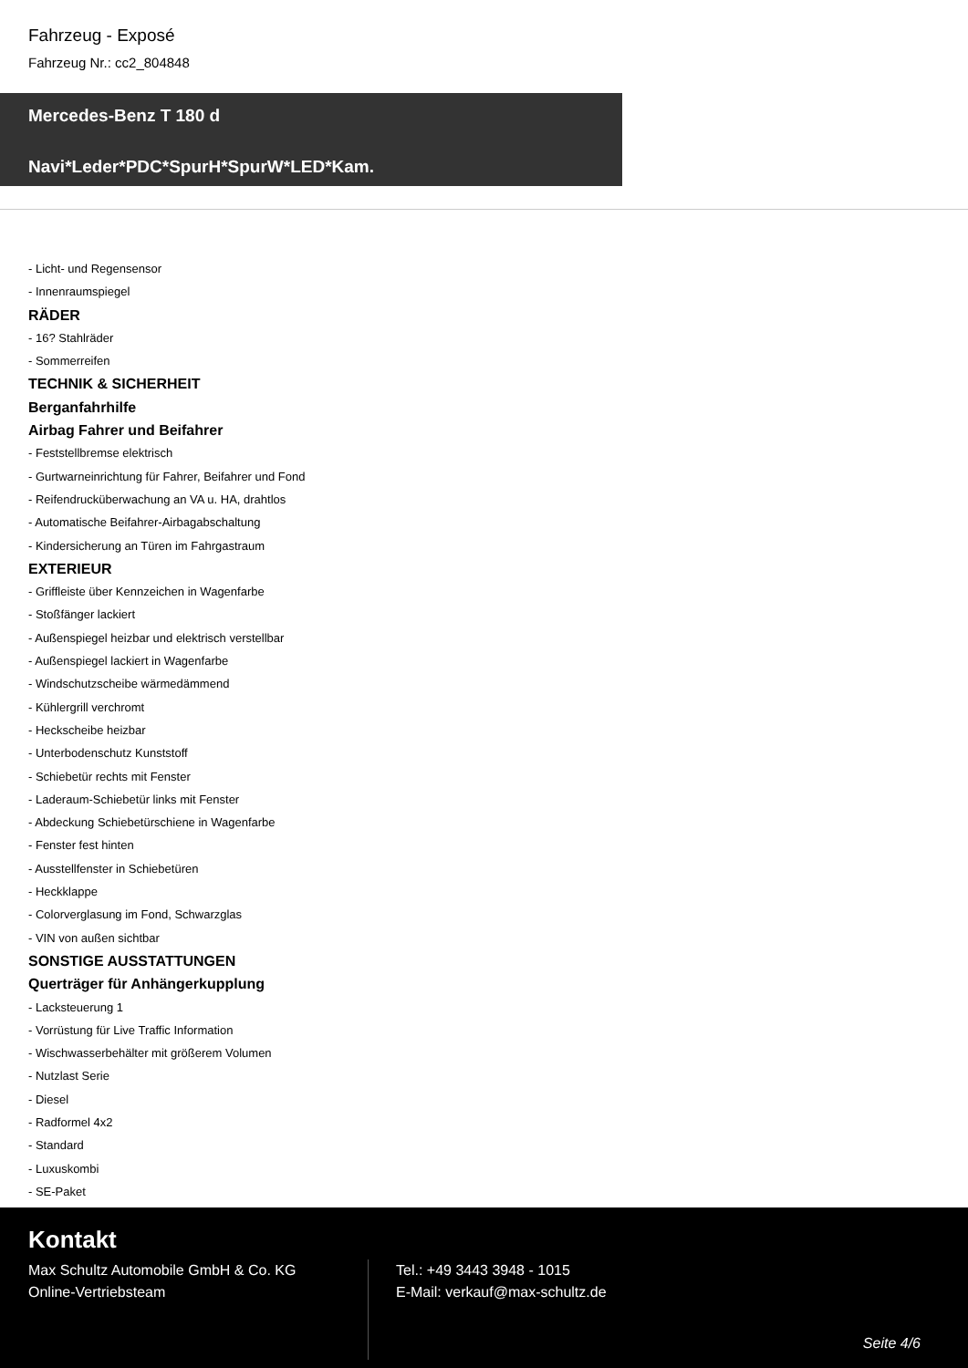Fahrzeug - Exposé
Fahrzeug Nr.: cc2_804848
Mercedes-Benz T 180 d
Navi*Leder*PDC*SpurH*SpurW*LED*Kam.
- Licht- und Regensensor
- Innenraumspiegel
RÄDER
- 16? Stahlräder
- Sommerreifen
TECHNIK & SICHERHEIT
Berganfahrhilfe
Airbag Fahrer und Beifahrer
- Feststellbremse elektrisch
- Gurtwarneinrichtung für Fahrer, Beifahrer und Fond
- Reifendrucküberwachung an VA u. HA, drahtlos
- Automatische Beifahrer-Airbagabschaltung
- Kindersicherung an Türen im Fahrgastraum
EXTERIEUR
- Griffleiste über Kennzeichen in Wagenfarbe
- Stoßfänger lackiert
- Außenspiegel heizbar und elektrisch verstellbar
- Außenspiegel lackiert in Wagenfarbe
- Windschutzscheibe wärmedämmend
- Kühlergrill verchromt
- Heckscheibe heizbar
- Unterbodenschutz Kunststoff
- Schiebetür rechts mit Fenster
- Laderaum-Schiebetür links mit Fenster
- Abdeckung Schiebetürschiene in Wagenfarbe
- Fenster fest hinten
- Ausstellfenster in Schiebetüren
- Heckklappe
- Colorverglasung im Fond, Schwarzglas
- VIN von außen sichtbar
SONSTIGE AUSSTATTUNGEN
Querträger für Anhängerkupplung
- Lacksteuerung 1
- Vorrüstung für Live Traffic Information
- Wischwasserbehälter mit größerem Volumen
- Nutzlast Serie
- Diesel
- Radformel 4x2
- Standard
- Luxuskombi
- SE-Paket
Kontakt
Max Schultz Automobile GmbH & Co. KG
Online-Vertriebsteam
Tel.: +49 3443 3948 - 1015
E-Mail: verkauf@max-schultz.de
Seite 4/6